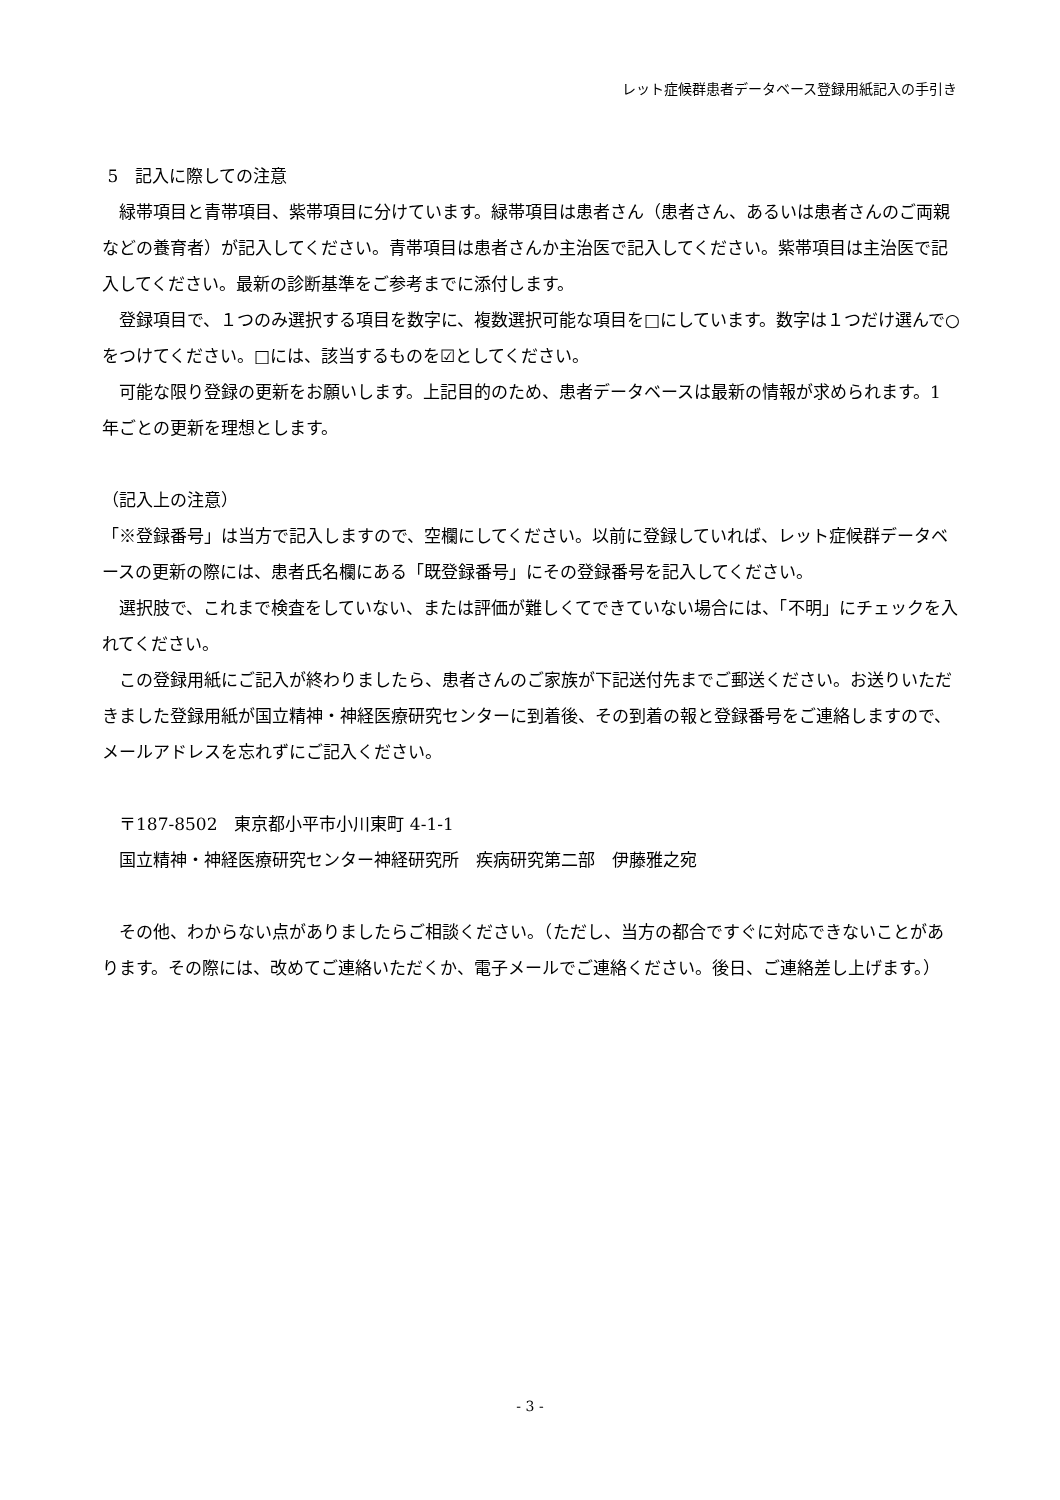レット症候群患者データベース登録用紙記入の手引き
5　記入に際しての注意
緑帯項目と青帯項目、紫帯項目に分けています。緑帯項目は患者さん（患者さん、あるいは患者さんのご両親などの養育者）が記入してください。青帯項目は患者さんか主治医で記入してください。紫帯項目は主治医で記入してください。最新の診断基準をご参考までに添付します。
登録項目で、１つのみ選択する項目を数字に、複数選択可能な項目を□にしています。数字は１つだけ選んで○をつけてください。□には、該当するものを☑としてください。
可能な限り登録の更新をお願いします。上記目的のため、患者データベースは最新の情報が求められます。1 年ごとの更新を理想とします。
（記入上の注意）
「※登録番号」は当方で記入しますので、空欄にしてください。以前に登録していれば、レット症候群データベースの更新の際には、患者氏名欄にある「既登録番号」にその登録番号を記入してください。
選択肢で、これまで検査をしていない、または評価が難しくてできていない場合には、「不明」にチェックを入れてください。
この登録用紙にご記入が終わりましたら、患者さんのご家族が下記送付先までご郵送ください。お送りいただきました登録用紙が国立精神・神経医療研究センターに到着後、その到着の報と登録番号をご連絡しますので、メールアドレスを忘れずにご記入ください。
〒187-8502　東京都小平市小川東町 4-1-1
国立精神・神経医療研究センター神経研究所　疾病研究第二部　伊藤雅之宛
その他、わからない点がありましたらご相談ください。（ただし、当方の都合ですぐに対応できないことがあります。その際には、改めてご連絡いただくか、電子メールでご連絡ください。後日、ご連絡差し上げます。）
- 3 -